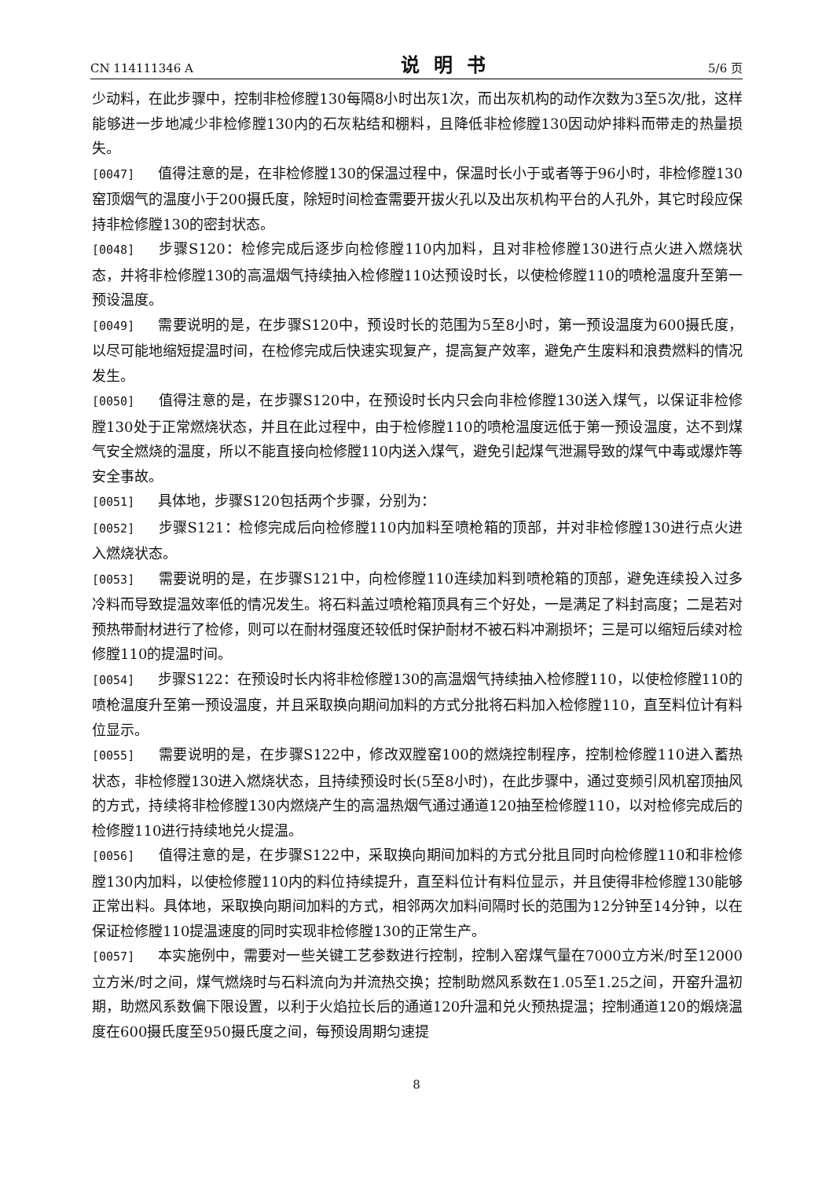CN 114111346 A 说明书 5/6 页
少动料，在此步骤中，控制非检修膛130每隔8小时出灰1次，而出灰机构的动作次数为3至5次/批，这样能够进一步地减少非检修膛130内的石灰粘结和棚料，且降低非检修膛130因动炉排料而带走的热量损失。
[0047] 值得注意的是，在非检修膛130的保温过程中，保温时长小于或者等于96小时，非检修膛130窑顶烟气的温度小于200摄氏度，除短时间检查需要开拔火孔以及出灰机构平台的人孔外，其它时段应保持非检修膛130的密封状态。
[0048] 步骤S120：检修完成后逐步向检修膛110内加料，且对非检修膛130进行点火进入燃烧状态，并将非检修膛130的高温烟气持续抽入检修膛110达预设时长，以使检修膛110的喷枪温度升至第一预设温度。
[0049] 需要说明的是，在步骤S120中，预设时长的范围为5至8小时，第一预设温度为600摄氏度，以尽可能地缩短提温时间，在检修完成后快速实现复产，提高复产效率，避免产生废料和浪费燃料的情况发生。
[0050] 值得注意的是，在步骤S120中，在预设时长内只会向非检修膛130送入煤气，以保证非检修膛130处于正常燃烧状态，并且在此过程中，由于检修膛110的喷枪温度远低于第一预设温度，达不到煤气安全燃烧的温度，所以不能直接向检修膛110内送入煤气，避免引起煤气泄漏导致的煤气中毒或爆炸等安全事故。
[0051] 具体地，步骤S120包括两个步骤，分别为：
[0052] 步骤S121：检修完成后向检修膛110内加料至喷枪箱的顶部，并对非检修膛130进行点火进入燃烧状态。
[0053] 需要说明的是，在步骤S121中，向检修膛110连续加料到喷枪箱的顶部，避免连续投入过多冷料而导致提温效率低的情况发生。将石料盖过喷枪箱顶具有三个好处，一是满足了料封高度；二是若对预热带耐材进行了检修，则可以在耐材强度还较低时保护耐材不被石料冲涮损坏；三是可以缩短后续对检修膛110的提温时间。
[0054] 步骤S122：在预设时长内将非检修膛130的高温烟气持续抽入检修膛110，以使检修膛110的喷枪温度升至第一预设温度，并且采取换向期间加料的方式分批将石料加入检修膛110，直至料位计有料位显示。
[0055] 需要说明的是，在步骤S122中，修改双膛窑100的燃烧控制程序，控制检修膛110进入蓄热状态，非检修膛130进入燃烧状态，且持续预设时长(5至8小时)，在此步骤中，通过变频引风机窑顶抽风的方式，持续将非检修膛130内燃烧产生的高温热烟气通过通道120抽至检修膛110，以对检修完成后的检修膛110进行持续地兑火提温。
[0056] 值得注意的是，在步骤S122中，采取换向期间加料的方式分批且同时向检修膛110和非检修膛130内加料，以使检修膛110内的料位持续提升，直至料位计有料位显示，并且使得非检修膛130能够正常出料。具体地，采取换向期间加料的方式，相邻两次加料间隔时长的范围为12分钟至14分钟，以在保证检修膛110提温速度的同时实现非检修膛130的正常生产。
[0057] 本实施例中，需要对一些关键工艺参数进行控制，控制入窑煤气量在7000立方米/时至12000立方米/时之间，煤气燃烧时与石料流向为并流热交换；控制助燃风系数在1.05至1.25之间，开窑升温初期，助燃风系数偏下限设置，以利于火焰拉长后的通道120升温和兑火预热提温；控制通道120的煅烧温度在600摄氏度至950摄氏度之间，每预设周期匀速提
8